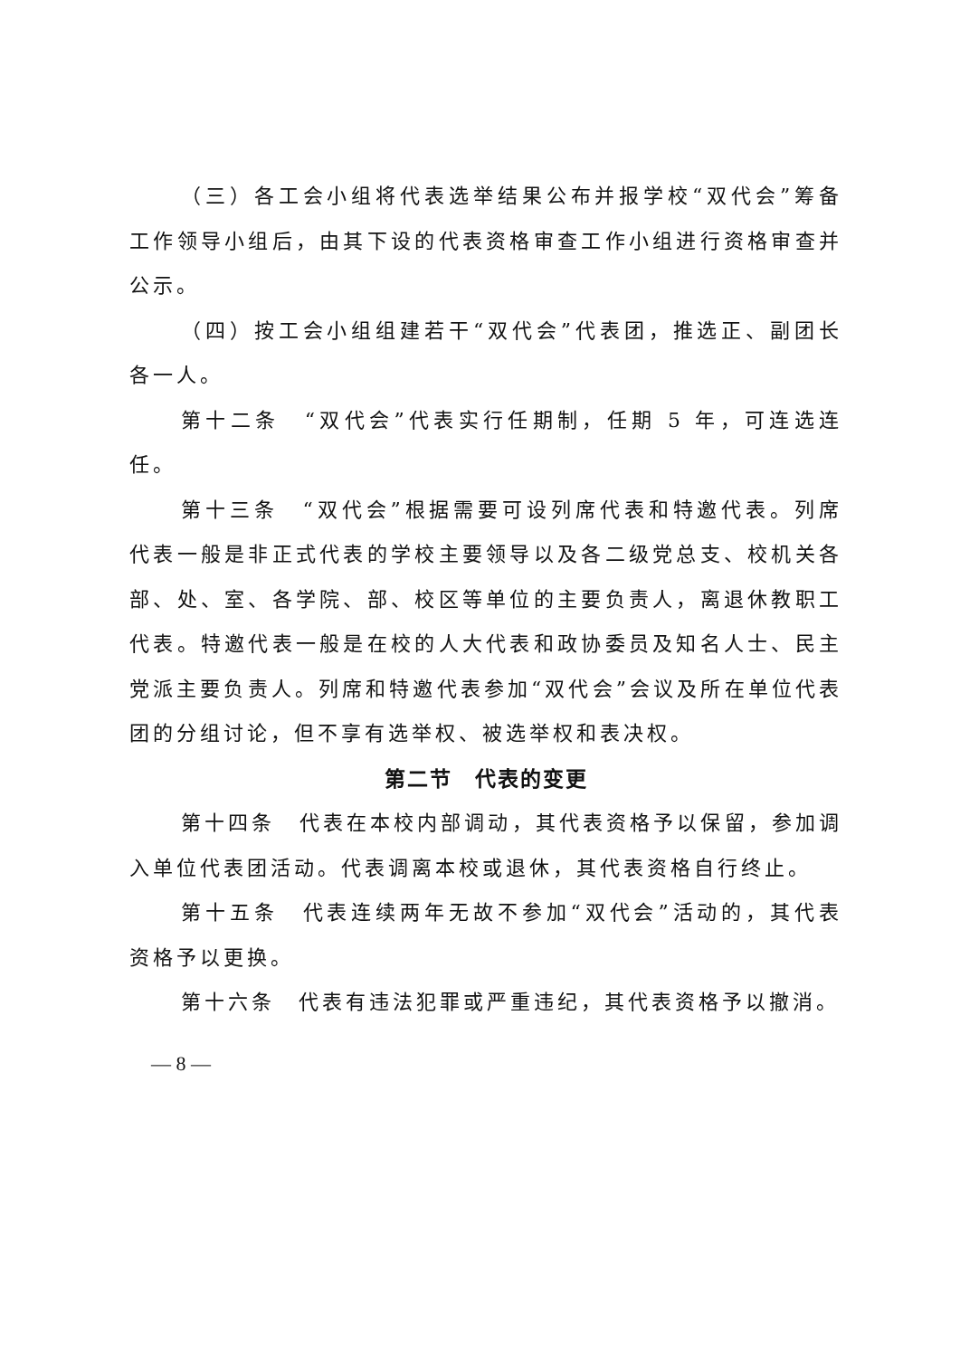（三）各工会小组将代表选举结果公布并报学校“双代会”筹备工作领导小组后，由其下设的代表资格审查工作小组进行资格审查并公示。
（四）按工会小组组建若干“双代会”代表团，推选正、副团长各一人。
第十二条　“双代会”代表实行任期制，任期 5 年，可连选连任。
第十三条　“双代会”根据需要可设列席代表和特邀代表。列席代表一般是非正式代表的学校主要领导以及各二级党总支、校机关各部、处、室、各学院、部、校区等单位的主要负责人，离退休教职工代表。特邀代表一般是在校的人大代表和政协委员及知名人士、民主党派主要负责人。列席和特邀代表参加“双代会”会议及所在单位代表团的分组讨论，但不享有选举权、被选举权和表决权。
第二节　代表的变更
第十四条　代表在本校内部调动，其代表资格予以保留，参加调入单位代表团活动。代表调离本校或退休，其代表资格自行终止。
第十五条　代表连续两年无故不参加“双代会”活动的，其代表资格予以更换。
第十六条　代表有违法犯罪或严重违纪，其代表资格予以撤消。
— 8 —